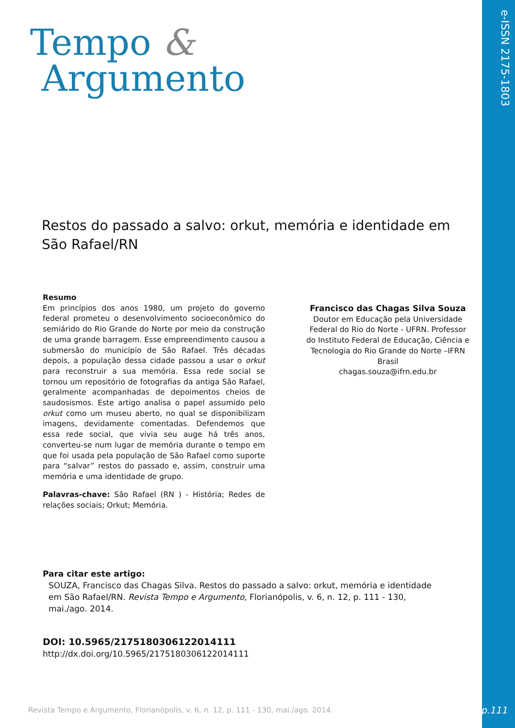e-ISSN 2175-1803
Tempo &
Argumento
Restos do passado a salvo: orkut, memória e identidade em São Rafael/RN
Resumo
Em princípios dos anos 1980, um projeto do governo federal prometeu o desenvolvimento socioeconômico do semiárido do Rio Grande do Norte por meio da construção de uma grande barragem. Esse empreendimento causou a submersão do município de São Rafael. Três décadas depois, a população dessa cidade passou a usar o orkut para reconstruir a sua memória. Essa rede social se tornou um repositório de fotografias da antiga São Rafael, geralmente acompanhadas de depoimentos cheios de saudosismos. Este artigo analisa o papel assumido pelo orkut como um museu aberto, no qual se disponibilizam imagens, devidamente comentadas. Defendemos que essa rede social, que vivia seu auge há três anos, converteu-se num lugar de memória durante o tempo em que foi usada pela população de São Rafael como suporte para “salvar” restos do passado e, assim, construir uma memória e uma identidade de grupo.
Palavras-chave: São Rafael (RN ) - História; Redes de relações sociais; Orkut; Memória.
Francisco das Chagas Silva Souza
Doutor em Educação pela Universidade Federal do Rio do Norte - UFRN. Professor do Instituto Federal de Educação, Ciência e Tecnologia do Rio Grande do Norte –IFRN
Brasil
chagas.souza@ifrn.edu.br
Para citar este artigo:
SOUZA, Francisco das Chagas Silva. Restos do passado a salvo: orkut, memória e identidade em São Rafael/RN. Revista Tempo e Argumento, Florianópolis, v. 6, n. 12, p. 111 - 130, mai./ago. 2014.
DOI: 10.5965/2175180306122014111
http://dx.doi.org/10.5965/2175180306122014111
Revista Tempo e Argumento, Florianópolis, v. 6, n. 12, p. 111 - 130, mai./ago. 2014.
p.111